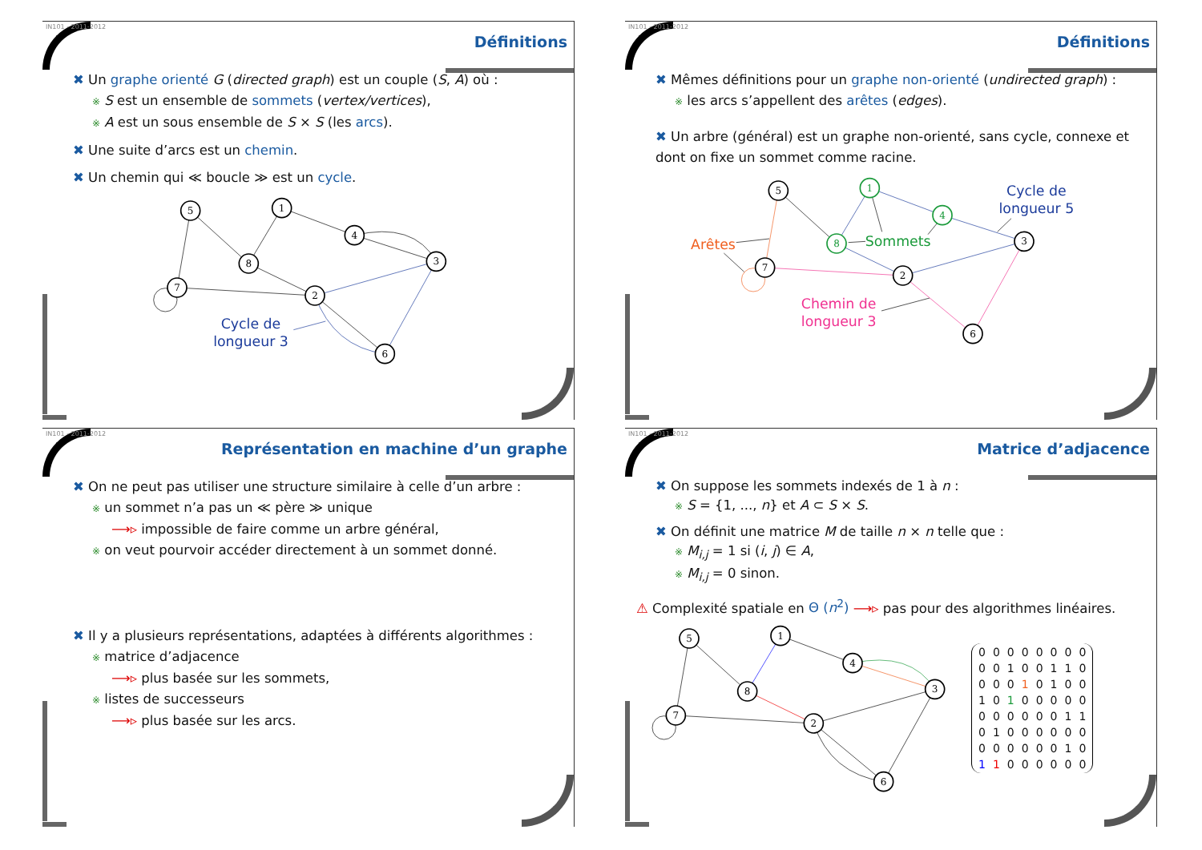IN101 - 2011-2012
Définitions
✖ Un graphe orienté G (directed graph) est un couple (S, A) où :
※ S est un ensemble de sommets (vertex/vertices),
※ A est un sous ensemble de S × S (les arcs).
✖ Une suite d’arcs est un chemin.
✖ Un chemin qui ≪ boucle ≫ est un cycle.
5
1
4
3
8
7
2
6
Cycle de
longueur 3
IN101 - 2011-2012
Définitions
✖ Mêmes définitions pour un graphe non-orienté (undirected graph) :
※ les arcs s’appellent des arêtes (edges).
✖ Un arbre (général) est un graphe non-orienté, sans cycle, connexe et dont on fixe un sommet comme racine.
5
1
4
3
8
7
2
6
Cycle de
longueur 5
Arêtes
Sommets
Chemin de
longueur 3
IN101 - 2011-2012
Représentation en machine d’un graphe
✖ On ne peut pas utiliser une structure similaire à celle d’un arbre :
※ un sommet n’a pas un ≪ père ≫ unique
⟶▹ impossible de faire comme un arbre général,
※ on veut pourvoir accéder directement à un sommet donné.
✖ Il y a plusieurs représentations, adaptées à différents algorithmes :
※ matrice d’adjacence
⟶▹ plus basée sur les sommets,
※ listes de successeurs
⟶▹ plus basée sur les arcs.
IN101 - 2011-2012
Matrice d’adjacence
✖ On suppose les sommets indexés de 1 à n :
※ S = {1, ..., n} et A ⊂ S × S.
✖ On définit une matrice M de taille n × n telle que :
※ M<sub>i,j</sub> = 1 si (i, j) ∈ A,
※ M<sub>i,j</sub> = 0 sinon.
⚠ Complexité spatiale en Θ (n<sup>2</sup>) ⟶▹ pas pour des algorithmes linéaires.
5
1
4
3
8
7
2
6
| 0 | 0 | 0 | 0 | 0 | 0 | 0 | 0 |
| 0 | 0 | 1 | 0 | 0 | 1 | 1 | 0 |
| 0 | 0 | 0 | 1 | 0 | 1 | 0 | 0 |
| 1 | 0 | 1 | 0 | 0 | 0 | 0 | 0 |
| 0 | 0 | 0 | 0 | 0 | 0 | 1 | 1 |
| 0 | 1 | 0 | 0 | 0 | 0 | 0 | 0 |
| 0 | 0 | 0 | 0 | 0 | 0 | 1 | 0 |
| 1 | 1 | 0 | 0 | 0 | 0 | 0 | 0 |